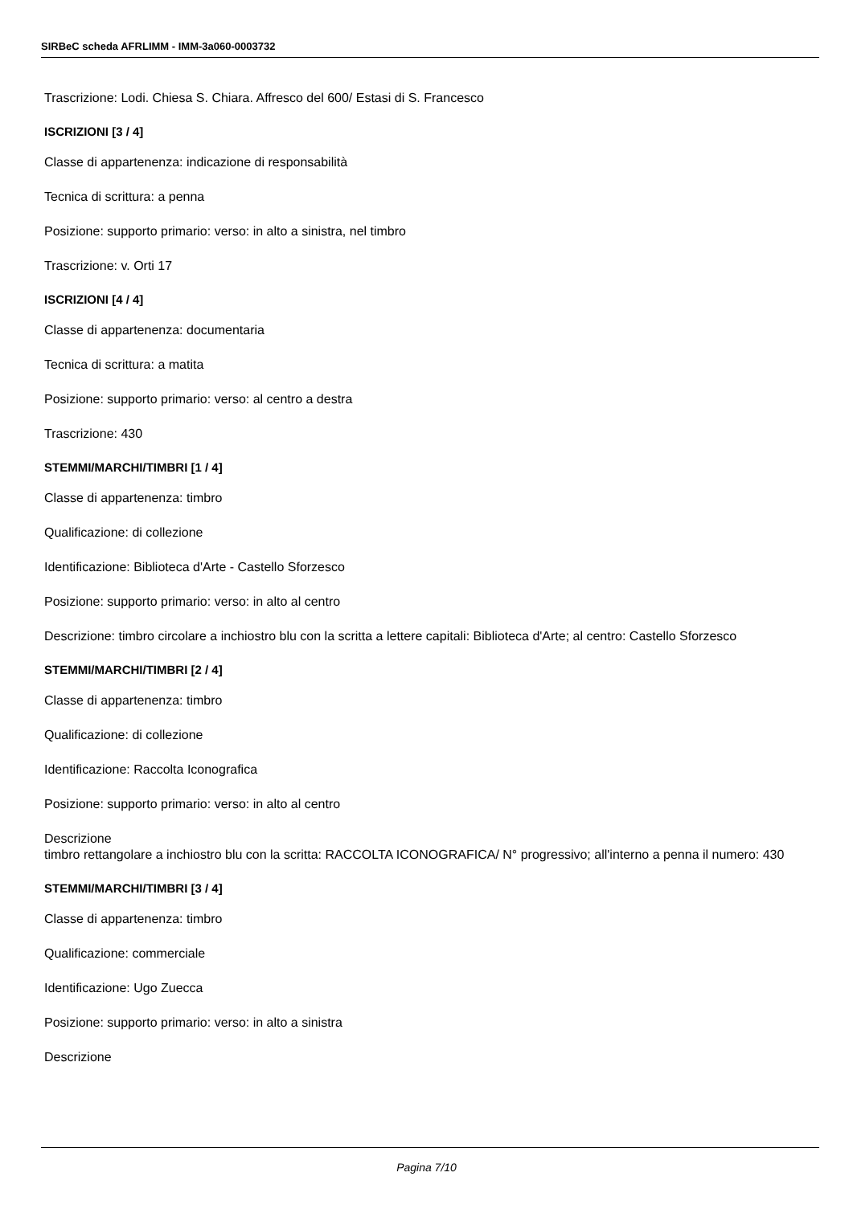SIRBeC scheda AFRLIMM - IMM-3a060-0003732
Trascrizione: Lodi. Chiesa S. Chiara. Affresco del 600/ Estasi di S. Francesco
ISCRIZIONI [3 / 4]
Classe di appartenenza: indicazione di responsabilità
Tecnica di scrittura: a penna
Posizione: supporto primario: verso: in alto a sinistra, nel timbro
Trascrizione: v. Orti 17
ISCRIZIONI [4 / 4]
Classe di appartenenza: documentaria
Tecnica di scrittura: a matita
Posizione: supporto primario: verso: al centro a destra
Trascrizione: 430
STEMMI/MARCHI/TIMBRI [1 / 4]
Classe di appartenenza: timbro
Qualificazione: di collezione
Identificazione: Biblioteca d'Arte - Castello Sforzesco
Posizione: supporto primario: verso: in alto al centro
Descrizione: timbro circolare a inchiostro blu con la scritta a lettere capitali: Biblioteca d'Arte; al centro: Castello Sforzesco
STEMMI/MARCHI/TIMBRI [2 / 4]
Classe di appartenenza: timbro
Qualificazione: di collezione
Identificazione: Raccolta Iconografica
Posizione: supporto primario: verso: in alto al centro
Descrizione
timbro rettangolare a inchiostro blu con la scritta: RACCOLTA ICONOGRAFICA/ N° progressivo; all'interno a penna il numero: 430
STEMMI/MARCHI/TIMBRI [3 / 4]
Classe di appartenenza: timbro
Qualificazione: commerciale
Identificazione: Ugo Zuecca
Posizione: supporto primario: verso: in alto a sinistra
Descrizione
Pagina 7/10